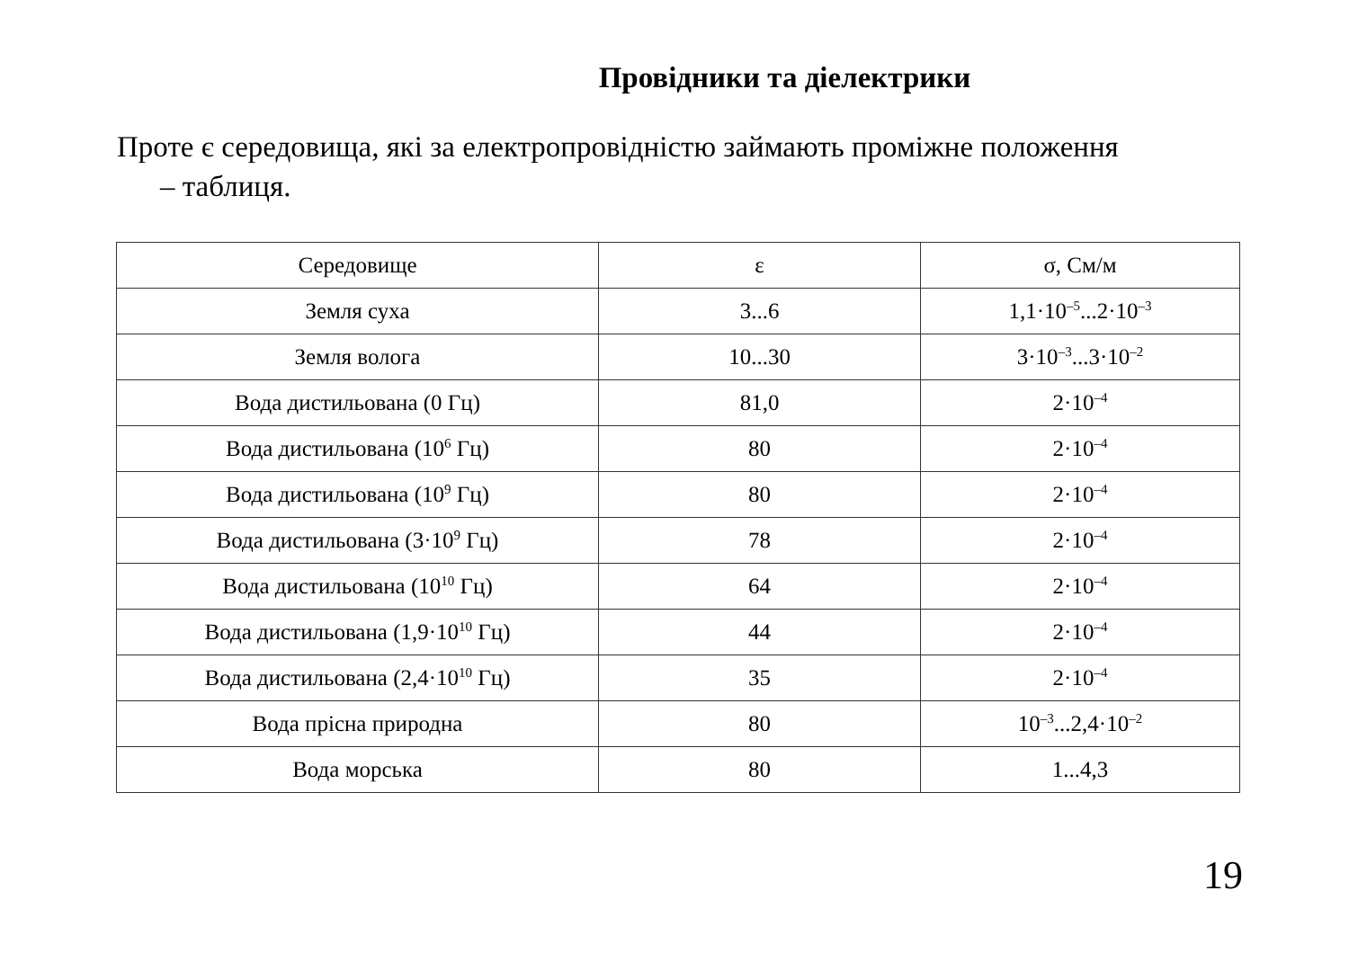Провідники та діелектрики
Проте є середовища, які за електропровідністю займають проміжне положення
– таблиця.
| Середовище | ε | σ, См/м |
| --- | --- | --- |
| Земля суха | 3...6 | 1,1·10<sup>–5</sup>...2·10<sup>–3</sup> |
| Земля волога | 10...30 | 3·10<sup>–3</sup>...3·10<sup>–2</sup> |
| Вода дистильована (0 Гц) | 81,0 | 2·10<sup>–4</sup> |
| Вода дистильована (10<sup>6</sup> Гц) | 80 | 2·10<sup>–4</sup> |
| Вода дистильована (10<sup>9</sup> Гц) | 80 | 2·10<sup>–4</sup> |
| Вода дистильована (3·10<sup>9</sup> Гц) | 78 | 2·10<sup>–4</sup> |
| Вода дистильована (10<sup>10</sup> Гц) | 64 | 2·10<sup>–4</sup> |
| Вода дистильована (1,9·10<sup>10</sup> Гц) | 44 | 2·10<sup>–4</sup> |
| Вода дистильована (2,4·10<sup>10</sup> Гц) | 35 | 2·10<sup>–4</sup> |
| Вода прісна природна | 80 | 10<sup>–3</sup>...2,4·10<sup>–2</sup> |
| Вода морська | 80 | 1...4,3 |
19